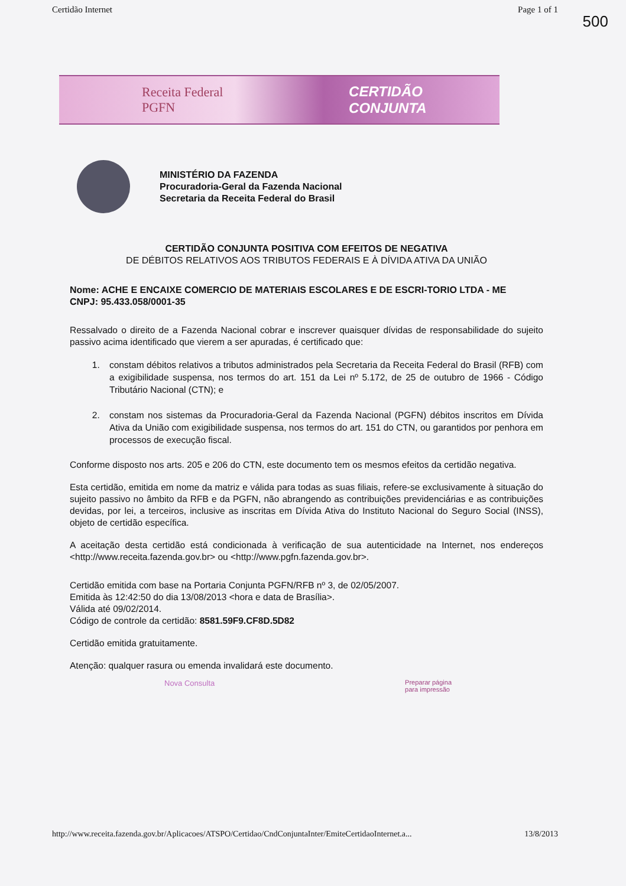Certidão Internet Page 1 of 1
500
Receita Federal
PGFN
CERTIDÃO CONJUNTA
MINISTÉRIO DA FAZENDA
Procuradoria-Geral da Fazenda Nacional
Secretaria da Receita Federal do Brasil
CERTIDÃO CONJUNTA POSITIVA COM EFEITOS DE NEGATIVA
DE DÉBITOS RELATIVOS AOS TRIBUTOS FEDERAIS E À DÍVIDA ATIVA DA UNIÃO
Nome: ACHE E ENCAIXE COMERCIO DE MATERIAIS ESCOLARES E DE ESCRI-TORIO LTDA - ME
CNPJ: 95.433.058/0001-35
Ressalvado o direito de a Fazenda Nacional cobrar e inscrever quaisquer dívidas de responsabilidade do sujeito passivo acima identificado que vierem a ser apuradas, é certificado que:
1. constam débitos relativos a tributos administrados pela Secretaria da Receita Federal do Brasil (RFB) com a exigibilidade suspensa, nos termos do art. 151 da Lei nº 5.172, de 25 de outubro de 1966 - Código Tributário Nacional (CTN); e
2. constam nos sistemas da Procuradoria-Geral da Fazenda Nacional (PGFN) débitos inscritos em Dívida Ativa da União com exigibilidade suspensa, nos termos do art. 151 do CTN, ou garantidos por penhora em processos de execução fiscal.
Conforme disposto nos arts. 205 e 206 do CTN, este documento tem os mesmos efeitos da certidão negativa.
Esta certidão, emitida em nome da matriz e válida para todas as suas filiais, refere-se exclusivamente à situação do sujeito passivo no âmbito da RFB e da PGFN, não abrangendo as contribuições previdenciárias e as contribuições devidas, por lei, a terceiros, inclusive as inscritas em Dívida Ativa do Instituto Nacional do Seguro Social (INSS), objeto de certidão específica.
A aceitação desta certidão está condicionada à verificação de sua autenticidade na Internet, nos endereços <http://www.receita.fazenda.gov.br> ou <http://www.pgfn.fazenda.gov.br>.
Certidão emitida com base na Portaria Conjunta PGFN/RFB nº 3, de 02/05/2007.
Emitida às 12:42:50 do dia 13/08/2013 <hora e data de Brasília>.
Válida até 09/02/2014.
Código de controle da certidão: 8581.59F9.CF8D.5D82
Certidão emitida gratuitamente.
Atenção: qualquer rasura ou emenda invalidará este documento.
Nova Consulta Preparar página
para impressão
http://www.receita.fazenda.gov.br/Aplicacoes/ATSPO/Certidao/CndConjuntaInter/EmiteCertidaoInternet.a... 13/8/2013